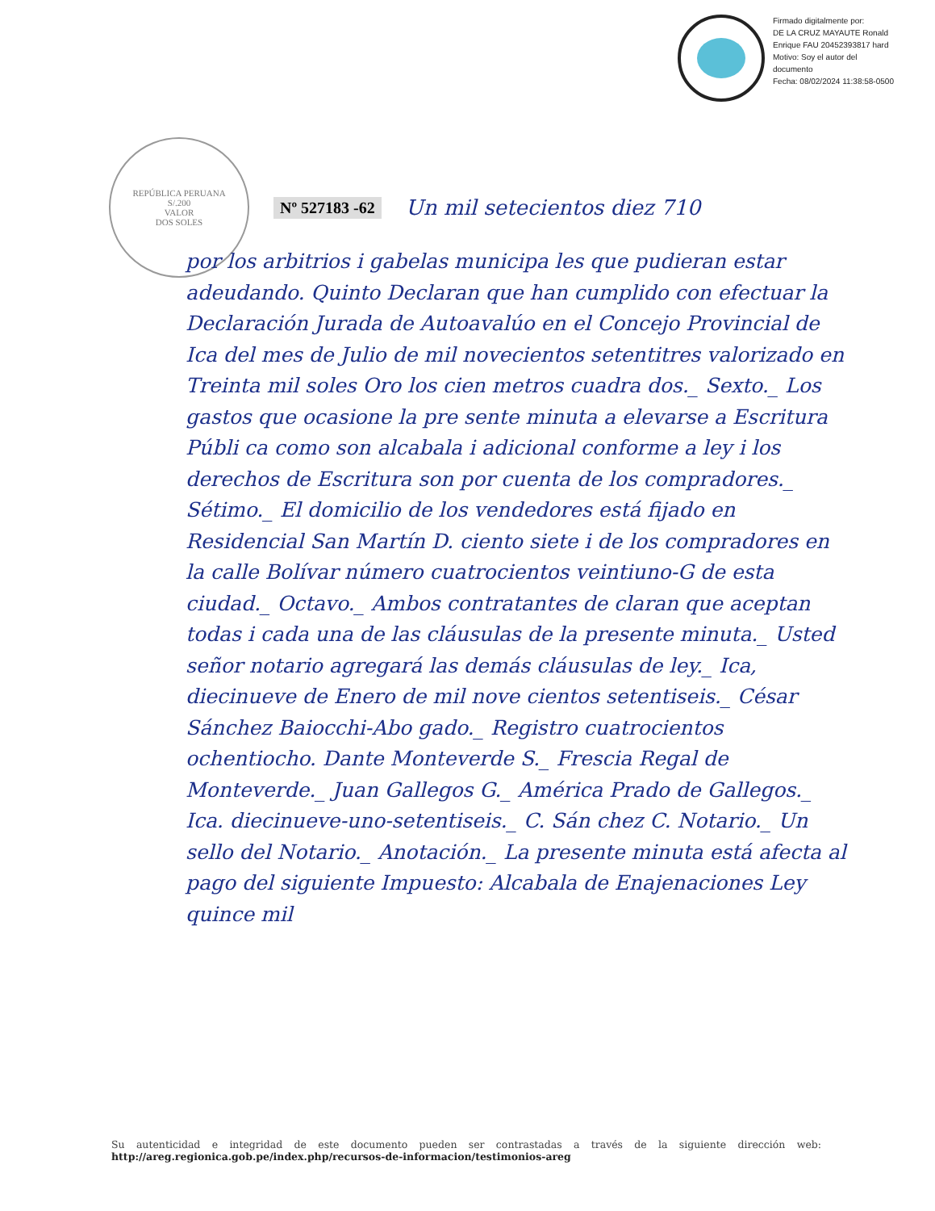Firmado digitalmente por:
DE LA CRUZ MAYAUTE Ronald
Enrique FAU 20452393817 hard
Motivo: Soy el autor del
documento
Fecha: 08/02/2024 11:38:58-0500
REPÚBLICA PERUANA
S/.200
VALOR
DOS SOLES
Nº 527183 -62 Un mil setecientos diez 710
por los arbitrios i gabelas municipa les que pudieran estar adeudando. Quinto Declaran que han cumplido con efectuar la Declaración Jurada de Autoavalúo en el Concejo Provincial de Ica del mes de Julio de mil novecientos setentitres valorizado en Treinta mil soles Oro los cien metros cuadra dos._ Sexto._ Los gastos que ocasione la pre sente minuta a elevarse a Escritura Públi ca como son alcabala i adicional conforme a ley i los derechos de Escritura son por cuenta de los compradores._ Sétimo._ El domicilio de los vendedores está fijado en Residencial San Martín D. ciento siete i de los compradores en la calle Bolívar número cuatrocientos veintiuno-G de esta ciudad._ Octavo._ Ambos contratantes de claran que aceptan todas i cada una de las cláusulas de la presente minuta._ Usted señor notario agregará las demás cláusulas de ley._ Ica, diecinueve de Enero de mil nove cientos setentiseis._ César Sánchez Baiocchi-Abo gado._ Registro cuatrocientos ochentiocho. Dante Monteverde S._ Frescia Regal de Monteverde._ Juan Gallegos G._ América Prado de Gallegos._ Ica. diecinueve-uno-setentiseis._ C. Sán chez C. Notario._ Un sello del Notario._ Anotación._ La presente minuta está afecta al pago del siguiente Impuesto: Alcabala de Enajenaciones Ley quince mil
Su autenticidad e integridad de este documento pueden ser contrastadas a través de la siguiente dirección web: http://areg.regionica.gob.pe/index.php/recursos-de-informacion/testimonios-areg